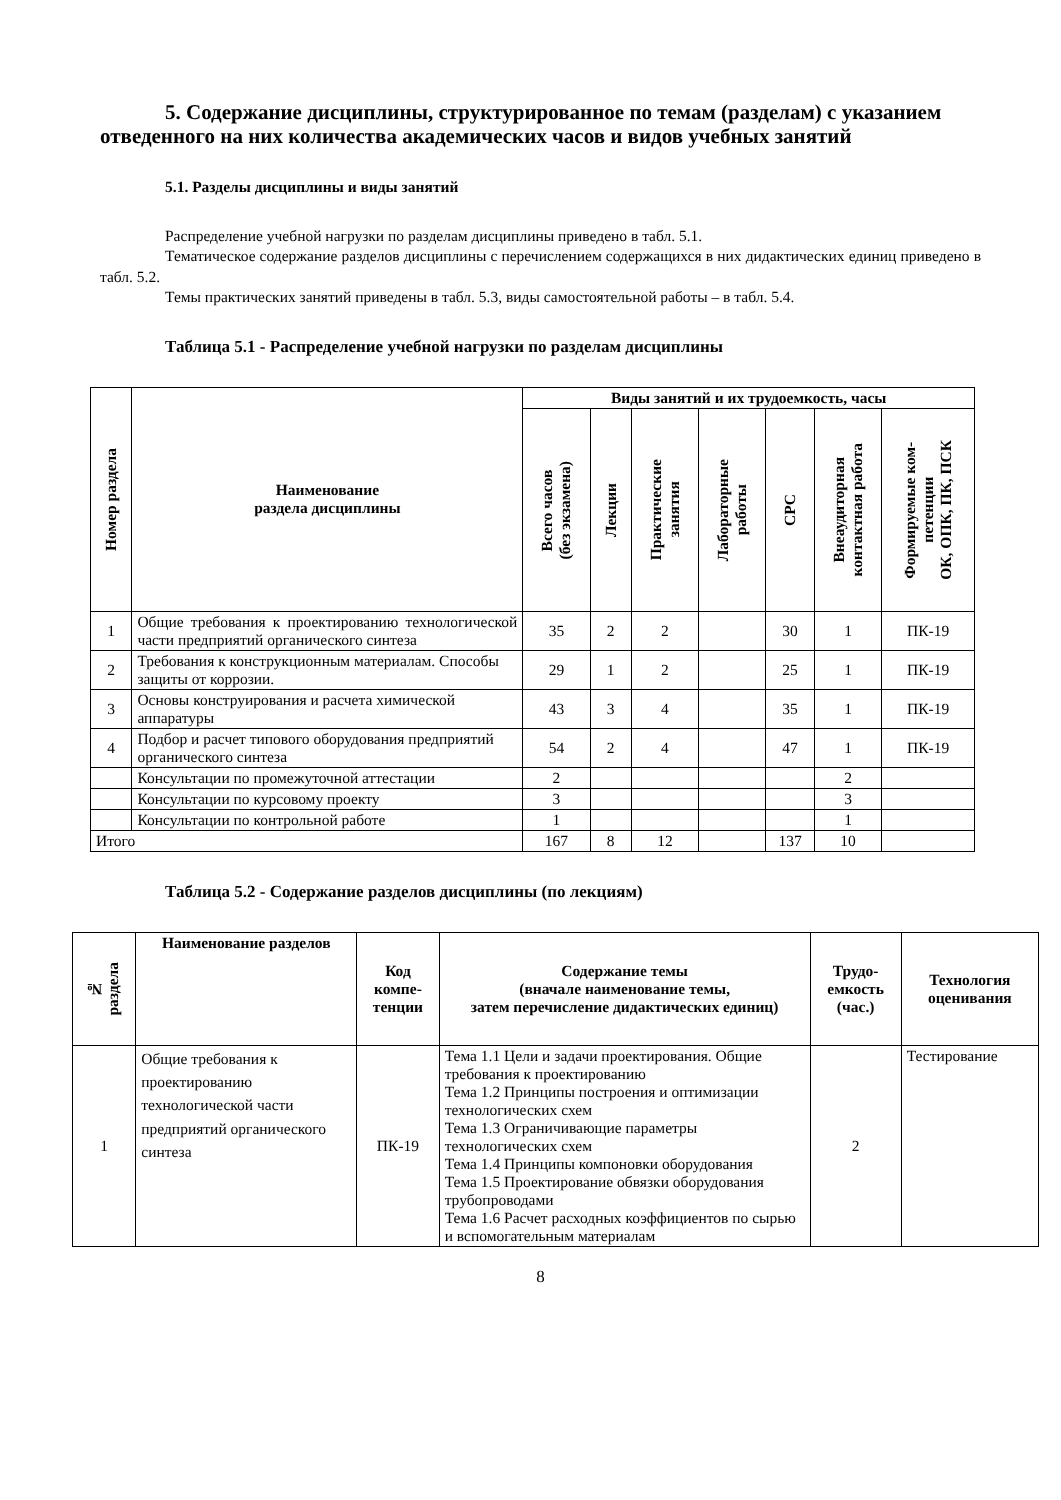5. Содержание дисциплины, структурированное по темам (разделам) с указанием отведенного на них количества академических часов и видов учебных занятий
5.1. Разделы дисциплины и виды занятий
Распределение учебной нагрузки по разделам дисциплины приведено в табл. 5.1.
Тематическое содержание разделов дисциплины с перечислением содержащихся в них дидактических единиц приведено в табл. 5.2.
Темы практических занятий приведены в табл. 5.3, виды самостоятельной работы – в табл. 5.4.
Таблица 5.1 - Распределение учебной нагрузки по разделам дисциплины
| Номер раздела | Наименование раздела дисциплины | Виды занятий и их трудоемкость, часы | | | | | | |
| --- | --- | --- | --- | --- | --- | --- | --- | --- |
| | | Всего часов (без экзамена) | Лекции | Практические занятия | Лабораторные работы | СРС | Внеаудиторная контактная работа | Формируемые ком- петенции ОК, ОПК, ПК, ПСК |
| 1 | Общие требования к проектированию технологической части предприятий органического синтеза | 35 | 2 | 2 | | 30 | 1 | ПК-19 |
| 2 | Требования к конструкционным материалам. Способы защиты от коррозии. | 29 | 1 | 2 | | 25 | 1 | ПК-19 |
| 3 | Основы конструирования и расчета химической аппаратуры | 43 | 3 | 4 | | 35 | 1 | ПК-19 |
| 4 | Подбор и расчет типового оборудования предприятий органического синтеза | 54 | 2 | 4 | | 47 | 1 | ПК-19 |
| | Консультации по промежуточной аттестации | 2 | | | | | 2 | |
| | Консультации по курсовому проекту | 3 | | | | | 3 | |
| | Консультации по контрольной работе | 1 | | | | | 1 | |
| Итого | | 167 | 8 | 12 | | 137 | 10 | |
Таблица 5.2 - Содержание разделов дисциплины (по лекциям)
| № раздела | Наименование разделов | Код компе- тенции | Содержание темы (вначале наименование темы, затем перечисление дидактических единиц) | Трудо- емкость (час.) | Технология оценивания |
| --- | --- | --- | --- | --- | --- |
| 1 | Общие требования к проектированию технологической части предприятий органического синтеза | ПК-19 | Тема 1.1 Цели и задачи проектирования. Общие требования к проектированию Тема 1.2 Принципы построения и оптимизации технологических схем Тема 1.3 Ограничивающие параметры технологических схем Тема 1.4 Принципы компоновки оборудования Тема 1.5 Проектирование обвязки оборудования трубопроводами Тема 1.6 Расчет расходных коэффициентов по сырью и вспомогательным материалам | 2 | Тестирование |
8